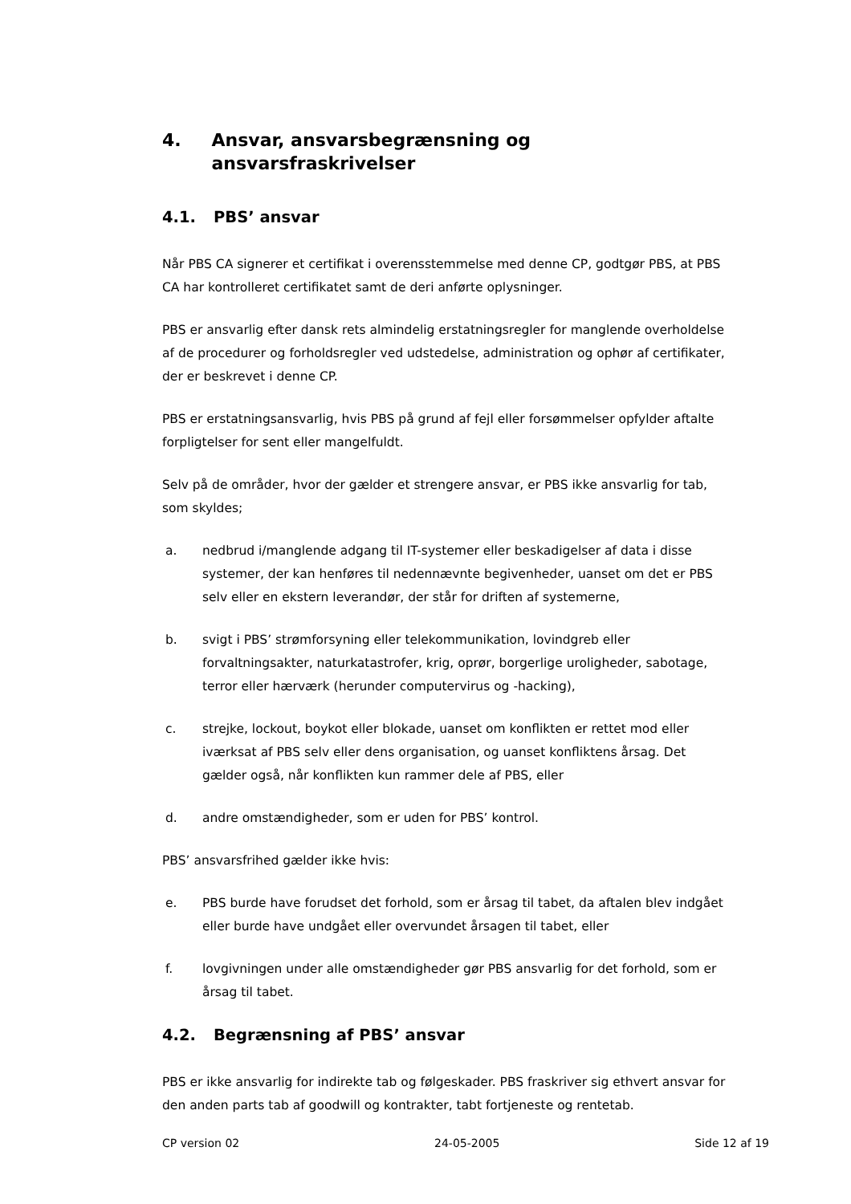4. Ansvar, ansvarsbegrænsning og ansvarsfraskrivelser
4.1. PBS’ ansvar
Når PBS CA signerer et certifikat i overensstemmelse med denne CP, godtgør PBS, at PBS CA har kontrolleret certifikatet samt de deri anførte oplysninger.
PBS er ansvarlig efter dansk rets almindelig erstatningsregler for manglende overholdelse af de procedurer og forholdsregler ved udstedelse, administration og ophør af certifikater, der er beskrevet i denne CP.
PBS er erstatningsansvarlig, hvis PBS på grund af fejl eller forsømmelser opfylder aftalte forpligtelser for sent eller mangelfuldt.
Selv på de områder, hvor der gælder et strengere ansvar, er PBS ikke ansvarlig for tab, som skyldes;
a. nedbrud i/manglende adgang til IT-systemer eller beskadigelser af data i disse systemer, der kan henføres til nedennævnte begivenheder, uanset om det er PBS selv eller en ekstern leverandør, der står for driften af systemerne,
b. svigt i PBS’ strømforsyning eller telekommunikation, lovindgreb eller forvaltningsakter, naturkatastrofer, krig, oprør, borgerlige uroligheder, sabotage, terror eller hærværk (herunder computervirus og -hacking),
c. strejke, lockout, boykot eller blokade, uanset om konflikten er rettet mod eller iværksat af PBS selv eller dens organisation, og uanset konfliktens årsag. Det gælder også, når konflikten kun rammer dele af PBS, eller
d. andre omstændigheder, som er uden for PBS’ kontrol.
PBS’ ansvarsfrihed gælder ikke hvis:
e. PBS burde have forudset det forhold, som er årsag til tabet, da aftalen blev indgået eller burde have undgået eller overvundet årsagen til tabet, eller
f. lovgivningen under alle omstændigheder gør PBS ansvarlig for det forhold, som er årsag til tabet.
4.2. Begrænsning af PBS’ ansvar
PBS er ikke ansvarlig for indirekte tab og følgeskader. PBS fraskriver sig ethvert ansvar for den anden parts tab af goodwill og kontrakter, tabt fortjeneste og rentetab.
CP version 02 24-05-2005 Side 12 af 19